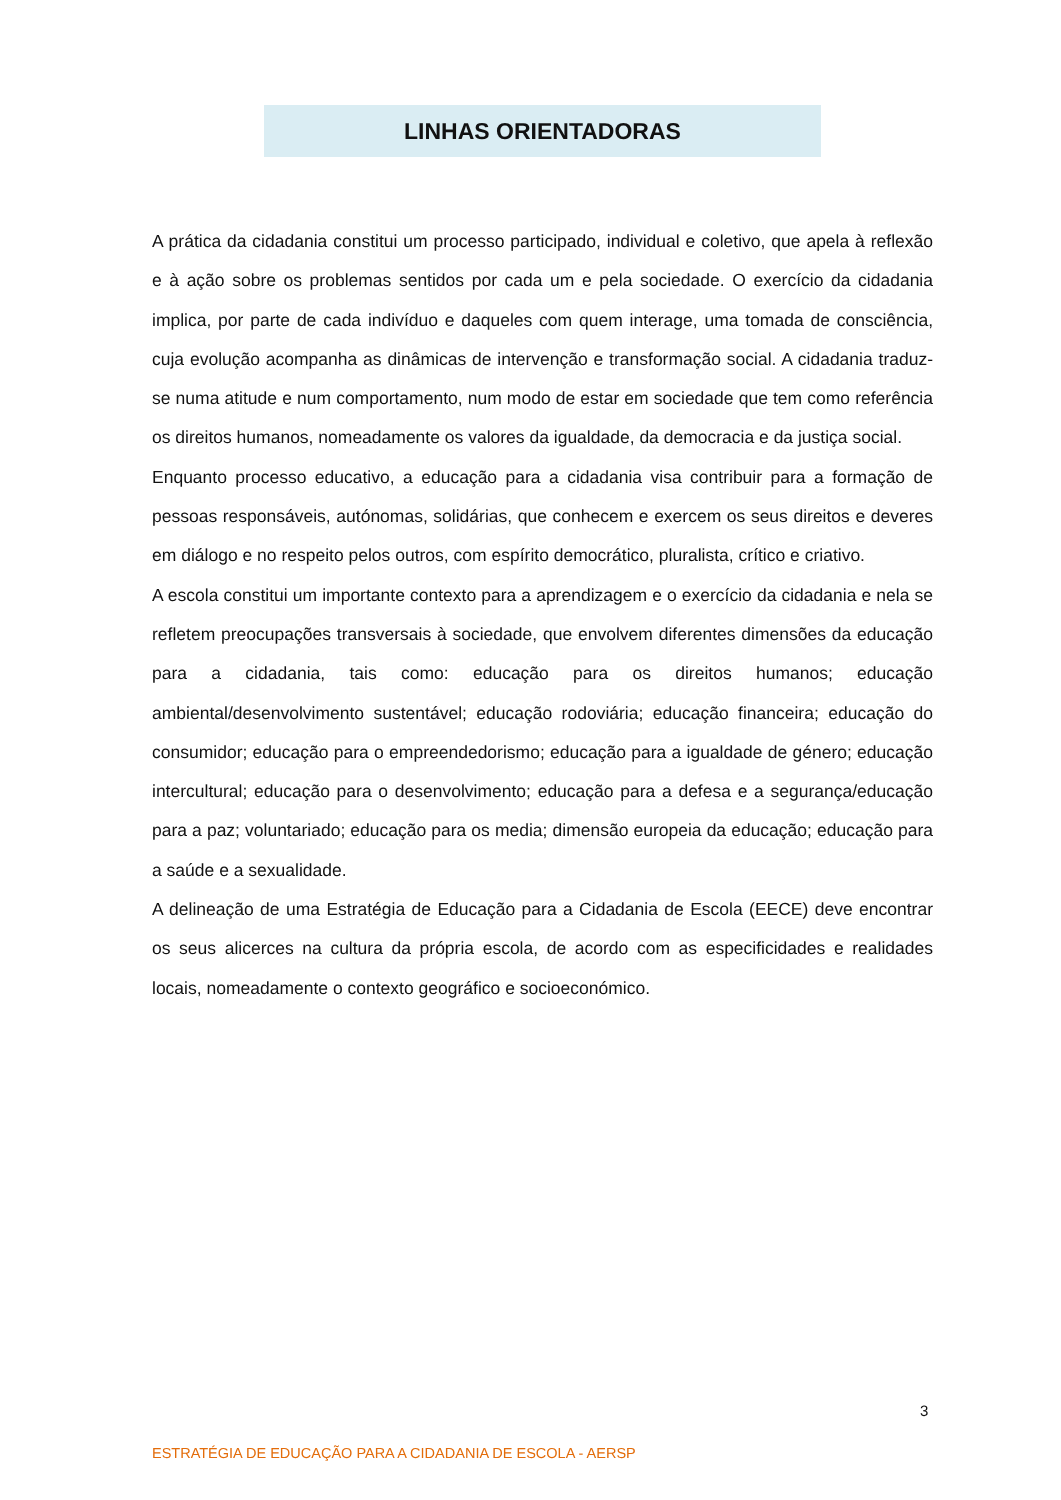LINHAS ORIENTADORAS
A prática da cidadania constitui um processo participado, individual e coletivo, que apela à reflexão e à ação sobre os problemas sentidos por cada um e pela sociedade. O exercício da cidadania implica, por parte de cada indivíduo e daqueles com quem interage, uma tomada de consciência, cuja evolução acompanha as dinâmicas de intervenção e transformação social. A cidadania traduz-se numa atitude e num comportamento, num modo de estar em sociedade que tem como referência os direitos humanos, nomeadamente os valores da igualdade, da democracia e da justiça social.
Enquanto processo educativo, a educação para a cidadania visa contribuir para a formação de pessoas responsáveis, autónomas, solidárias, que conhecem e exercem os seus direitos e deveres em diálogo e no respeito pelos outros, com espírito democrático, pluralista, crítico e criativo.
A escola constitui um importante contexto para a aprendizagem e o exercício da cidadania e nela se refletem preocupações transversais à sociedade, que envolvem diferentes dimensões da educação para a cidadania, tais como: educação para os direitos humanos; educação ambiental/desenvolvimento sustentável; educação rodoviária; educação financeira; educação do consumidor; educação para o empreendedorismo; educação para a igualdade de género; educação intercultural; educação para o desenvolvimento; educação para a defesa e a segurança/educação para a paz; voluntariado; educação para os media; dimensão europeia da educação; educação para a saúde e a sexualidade.
A delineação de uma Estratégia de Educação para a Cidadania de Escola (EECE) deve encontrar os seus alicerces na cultura da própria escola, de acordo com as especificidades e realidades locais, nomeadamente o contexto geográfico e socioeconómico.
3
ESTRATÉGIA DE EDUCAÇÃO PARA A CIDADANIA DE ESCOLA - AERSP